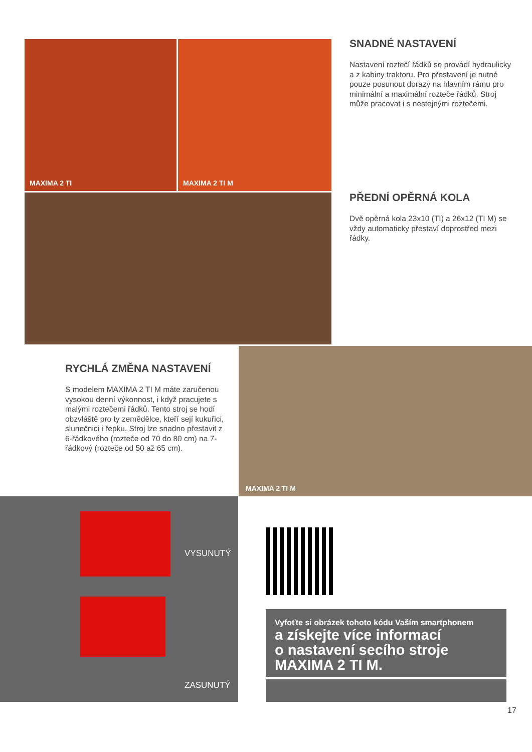MAXIMA 2 TI MAXIMA 2 TI M
SNADNÉ NASTAVENÍ
Nastavení roztečí řádků se provádí hydraulicky a z kabiny traktoru. Pro přestavení je nutné pouze posunout dorazy na hlavním rámu pro minimální a maximální rozteče řádků. Stroj může pracovat i s nestejnými roztečemi.
PŘEDNÍ OPĚRNÁ KOLA
Dvě opěrná kola 23x10 (TI) a 26x12 (TI M) se vždy automaticky přestaví doprostřed mezi řádky.
RYCHLÁ ZMĚNA NASTAVENÍ
S modelem MAXIMA 2 TI M máte zaručenou vysokou denní výkonnost, i když pracujete s malými roztečemi řádků. Tento stroj se hodí obzvláště pro ty zemědělce, kteří sejí kukuřici, slunečnici i řepku. Stroj lze snadno přestavit z 6-řádkového (rozteče od 70 do 80 cm) na 7-řádkový (rozteče od 50 až 65 cm).
MAXIMA 2 TI M
VYSUNUTÝ
ZASUNUTÝ
Vyfoťte si obrázek tohoto kódu Vaším smartphonem
a získejte více informací
o nastavení secího stroje
MAXIMA 2 TI M.
17